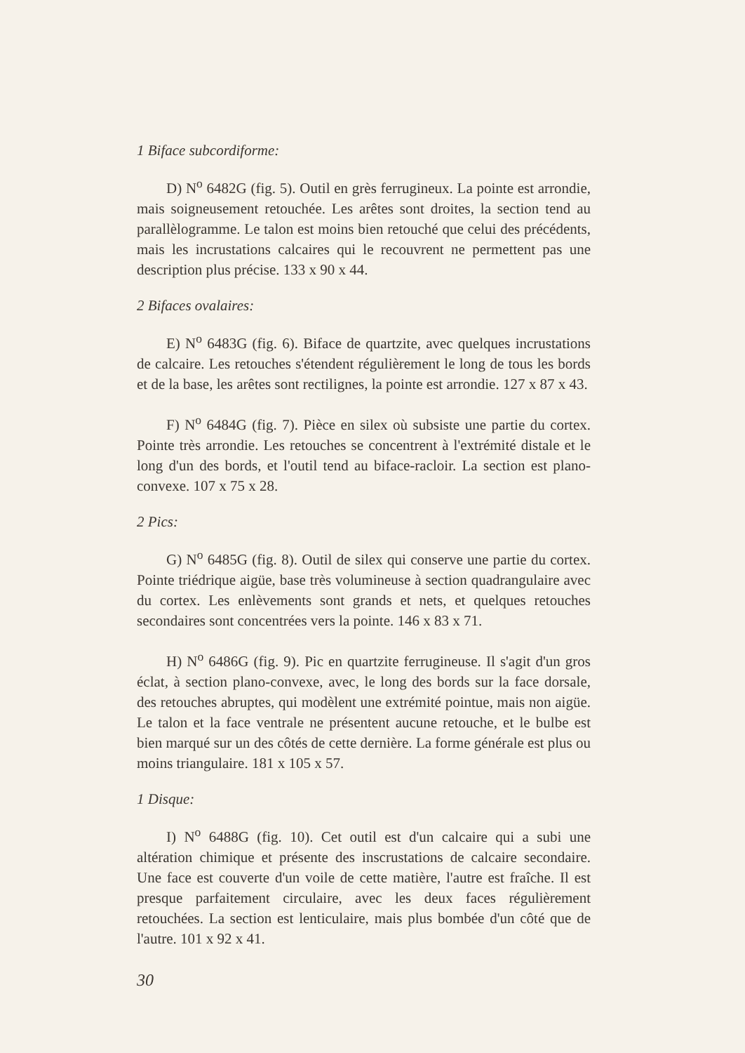1 Biface subcordiforme:
D) N<sup>o</sup> 6482G (fig. 5). Outil en grès ferrugineux. La pointe est arrondie, mais soigneusement retouchée. Les arêtes sont droites, la section tend au parallèlogramme. Le talon est moins bien retouché que celui des précédents, mais les incrustations calcaires qui le recouvrent ne permettent pas une description plus précise. 133 x 90 x 44.
2 Bifaces ovalaires:
E) N<sup>o</sup> 6483G (fig. 6). Biface de quartzite, avec quelques incrustations de calcaire. Les retouches s'étendent régulièrement le long de tous les bords et de la base, les arêtes sont rectilignes, la pointe est arrondie. 127 x 87 x 43.
F) N<sup>o</sup> 6484G (fig. 7). Pièce en silex où subsiste une partie du cortex. Pointe très arrondie. Les retouches se concentrent à l'extrémité distale et le long d'un des bords, et l'outil tend au biface-racloir. La section est plano-convexe. 107 x 75 x 28.
2 Pics:
G) N<sup>o</sup> 6485G (fig. 8). Outil de silex qui conserve une partie du cortex. Pointe triédrique aigüe, base très volumineuse à section quadrangulaire avec du cortex. Les enlèvements sont grands et nets, et quelques retouches secondaires sont concentrées vers la pointe. 146 x 83 x 71.
H) N<sup>o</sup> 6486G (fig. 9). Pic en quartzite ferrugineuse. Il s'agit d'un gros éclat, à section plano-convexe, avec, le long des bords sur la face dorsale, des retouches abruptes, qui modèlent une extrémité pointue, mais non aigüe. Le talon et la face ventrale ne présentent aucune retouche, et le bulbe est bien marqué sur un des côtés de cette dernière. La forme générale est plus ou moins triangulaire. 181 x 105 x 57.
1 Disque:
I) N<sup>o</sup> 6488G (fig. 10). Cet outil est d'un calcaire qui a subi une altération chimique et présente des inscrustations de calcaire secondaire. Une face est couverte d'un voile de cette matière, l'autre est fraîche. Il est presque parfaitement circulaire, avec les deux faces régulièrement retouchées. La section est lenticulaire, mais plus bombée d'un côté que de l'autre. 101 x 92 x 41.
30